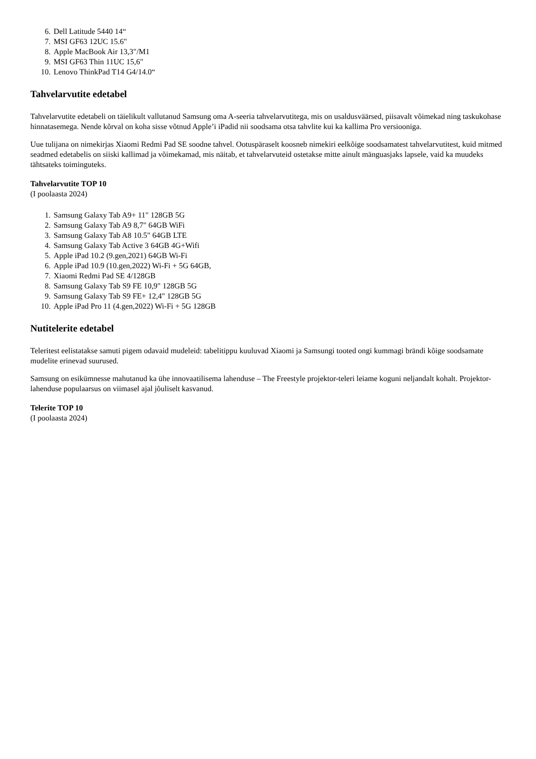6. Dell Latitude 5440 14“
7. MSI GF63 12UC 15.6"
8. Apple MacBook Air 13,3"/M1
9. MSI GF63 Thin 11UC 15,6"
10. Lenovo ThinkPad T14 G4/14.0“
Tahvelarvutite edetabel
Tahvelarvutite edetabeli on täielikult vallutanud Samsung oma A-seeria tahvelarvutitega, mis on usaldusväärsed, piisavalt võimekad ning taskukohase hinnatasemega. Nende kõrval on koha sisse võtnud Apple’i iPadid nii soodsama otsa tahvlite kui ka kallima Pro versiooniga.
Uue tulijana on nimekirjas Xiaomi Redmi Pad SE soodne tahvel. Ootuspäraselt koosneb nimekiri eelkõige soodsamatest tahvelarvutitest, kuid mitmed seadmed edetabelis on siiski kallimad ja võimekamad, mis näitab, et tahvelarvuteid ostetakse mitte ainult mänguasjaks lapsele, vaid ka muudeks tähtsateks toiminguteks.
Tahvelarvutite TOP 10
(I poolaasta 2024)
1. Samsung Galaxy Tab A9+ 11" 128GB 5G
2. Samsung Galaxy Tab A9 8,7" 64GB WiFi
3. Samsung Galaxy Tab A8 10.5" 64GB LTE
4. Samsung Galaxy Tab Active 3 64GB 4G+Wifi
5. Apple iPad 10.2 (9.gen,2021) 64GB Wi-Fi
6. Apple iPad 10.9 (10.gen,2022) Wi-Fi + 5G 64GB,
7. Xiaomi Redmi Pad SE 4/128GB
8. Samsung Galaxy Tab S9 FE 10,9" 128GB 5G
9. Samsung Galaxy Tab S9 FE+ 12,4" 128GB 5G
10. Apple iPad Pro 11 (4.gen,2022) Wi-Fi + 5G 128GB
Nutitelerite edetabel
Teleritest eelistatakse samuti pigem odavaid mudeleid: tabelitippu kuuluvad Xiaomi ja Samsungi tooted ongi kummagi brändi kõige soodsamate mudelite erinevad suurused.
Samsung on esikümnesse mahutanud ka ühe innovaatilisema lahenduse – The Freestyle projektor-teleri leiame koguni neljandalt kohalt. Projektor-lahenduse populaarsus on viimasel ajal jõuliselt kasvanud.
Telerite TOP 10
(I poolaasta 2024)